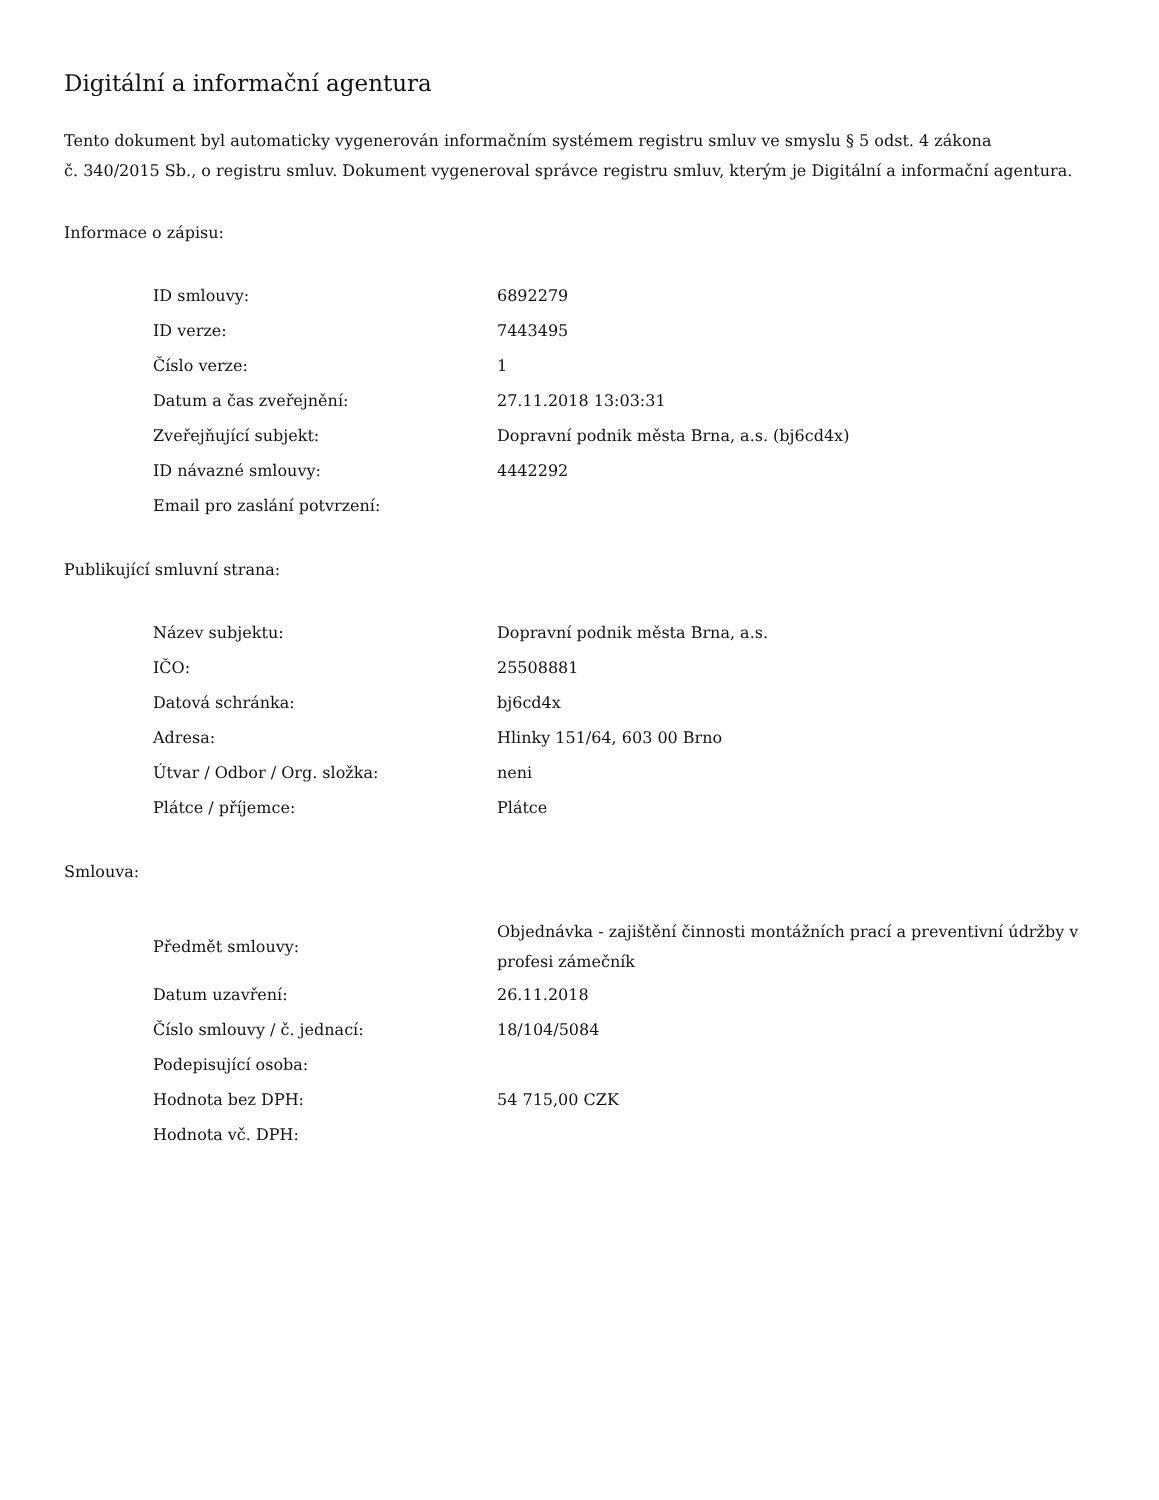Digitální a informační agentura
Tento dokument byl automaticky vygenerován informačním systémem registru smluv ve smyslu § 5 odst. 4 zákona
č. 340/2015 Sb., o registru smluv. Dokument vygeneroval správce registru smluv, kterým je Digitální a informační agentura.
Informace o zápisu:
| ID smlouvy: | 6892279 |
| ID verze: | 7443495 |
| Číslo verze: | 1 |
| Datum a čas zveřejnění: | 27.11.2018 13:03:31 |
| Zveřejňující subjekt: | Dopravní podnik města Brna, a.s. (bj6cd4x) |
| ID návazné smlouvy: | 4442292 |
| Email pro zaslání potvrzení: | |
Publikující smluvní strana:
| Název subjektu: | Dopravní podnik města Brna, a.s. |
| IČO: | 25508881 |
| Datová schránka: | bj6cd4x |
| Adresa: | Hlinky 151/64, 603 00 Brno |
| Útvar / Odbor / Org. složka: | neni |
| Plátce / příjemce: | Plátce |
Smlouva:
| Předmět smlouvy: | Objednávka - zajištění činnosti montážních prací a preventivní údržby v profesi zámečník |
| Datum uzavření: | 26.11.2018 |
| Číslo smlouvy / č. jednací: | 18/104/5084 |
| Podepisující osoba: | |
| Hodnota bez DPH: | 54 715,00 CZK |
| Hodnota vč. DPH: | |